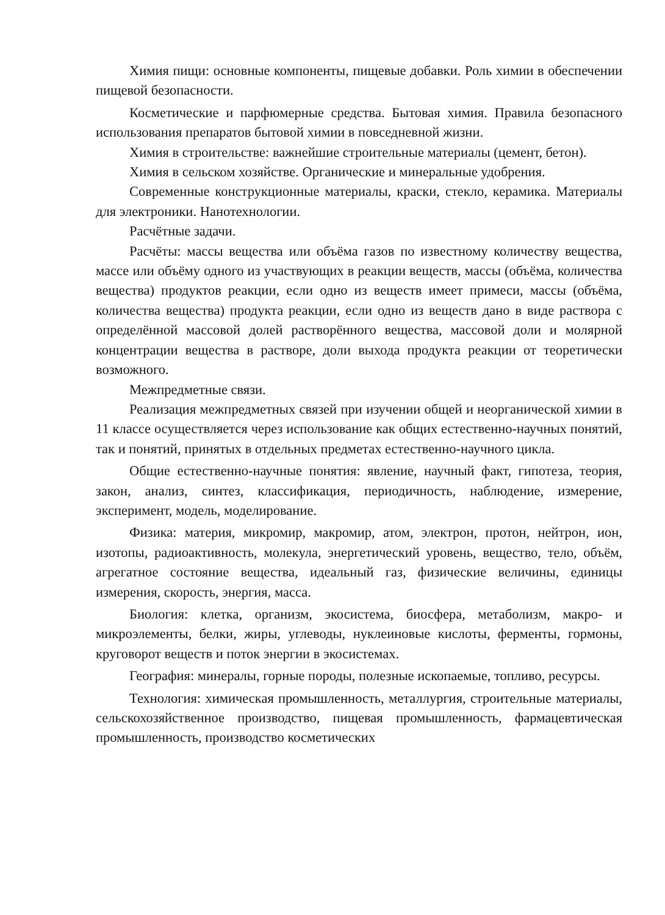Химия пищи: основные компоненты, пищевые добавки. Роль химии в обеспечении пищевой безопасности.
Косметические и парфюмерные средства. Бытовая химия. Правила безопасного использования препаратов бытовой химии в повседневной жизни.
Химия в строительстве: важнейшие строительные материалы (цемент, бетон).
Химия в сельском хозяйстве. Органические и минеральные удобрения.
Современные конструкционные материалы, краски, стекло, керамика. Материалы для электроники. Нанотехнологии.
Расчётные задачи.
Расчёты: массы вещества или объёма газов по известному количеству вещества, массе или объёму одного из участвующих в реакции веществ, массы (объёма, количества вещества) продуктов реакции, если одно из веществ имеет примеси, массы (объёма, количества вещества) продукта реакции, если одно из веществ дано в виде раствора с определённой массовой долей растворённого вещества, массовой доли и молярной концентрации вещества в растворе, доли выхода продукта реакции от теоретически возможного.
Межпредметные связи.
Реализация межпредметных связей при изучении общей и неорганической химии в 11 классе осуществляется через использование как общих естественно-научных понятий, так и понятий, принятых в отдельных предметах естественно-научного цикла.
Общие естественно-научные понятия: явление, научный факт, гипотеза, теория, закон, анализ, синтез, классификация, периодичность, наблюдение, измерение, эксперимент, модель, моделирование.
Физика: материя, микромир, макромир, атом, электрон, протон, нейтрон, ион, изотопы, радиоактивность, молекула, энергетический уровень, вещество, тело, объём, агрегатное состояние вещества, идеальный газ, физические величины, единицы измерения, скорость, энергия, масса.
Биология: клетка, организм, экосистема, биосфера, метаболизм, макро- и микроэлементы, белки, жиры, углеводы, нуклеиновые кислоты, ферменты, гормоны, круговорот веществ и поток энергии в экосистемах.
География: минералы, горные породы, полезные ископаемые, топливо, ресурсы.
Технология: химическая промышленность, металлургия, строительные материалы, сельскохозяйственное производство, пищевая промышленность, фармацевтическая промышленность, производство косметических